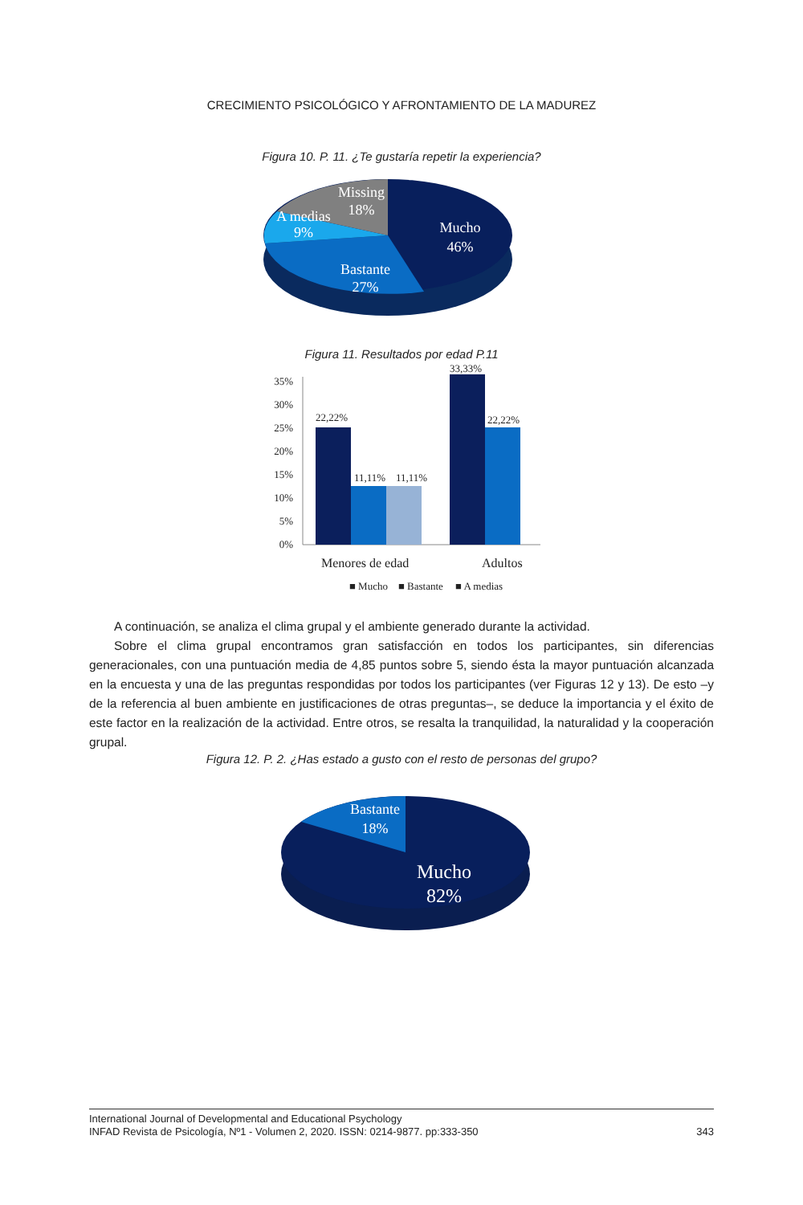CRECIMIENTO PSICOLÓGICO Y AFRONTAMIENTO DE LA MADUREZ
Figura 10. P. 11. ¿Te gustaría repetir la experiencia?
Missing
18%
A medias
9%
Mucho
46%
Bastante
27%
Figura 11. Resultados por edad P.11
35%
30%
25%
20%
15%
10%
5%
0%
22,22%
11,11%
11,11%
33,33%
22,22%
Menores de edad
Adultos
■ Mucho
■ Bastante
■ A medias
A continuación, se analiza el clima grupal y el ambiente generado durante la actividad.
Sobre el clima grupal encontramos gran satisfacción en todos los participantes, sin diferencias generacionales, con una puntuación media de 4,85 puntos sobre 5, siendo ésta la mayor puntuación alcanzada en la encuesta y una de las preguntas respondidas por todos los participantes (ver Figuras 12 y 13). De esto –y de la referencia al buen ambiente en justificaciones de otras preguntas–, se deduce la importancia y el éxito de este factor en la realización de la actividad. Entre otros, se resalta la tranquilidad, la naturalidad y la cooperación grupal.
Figura 12. P. 2. ¿Has estado a gusto con el resto de personas del grupo?
Bastante
18%
Mucho
82%
International Journal of Developmental and Educational Psychology
INFAD Revista de Psicología, Nº1 - Volumen 2, 2020. ISSN: 0214-9877. pp:333-350
343